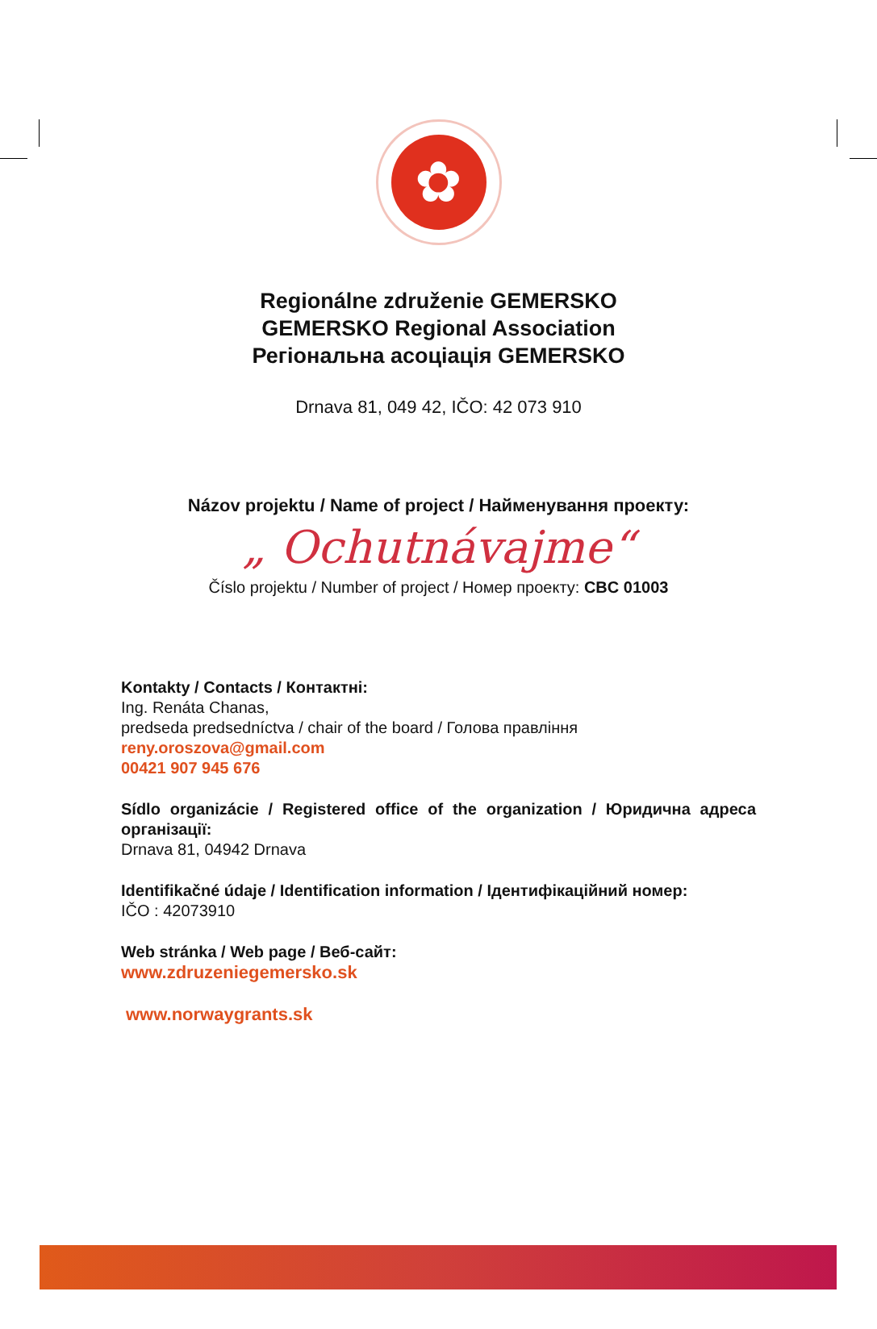✿
Regionálne združenie GEMERSKO
GEMERSKO Regional Association
Регіональна асоціація GEMERSKO
Drnava 81, 049 42, IČO: 42 073 910
Názov projektu / Name of project / Найменування проекту:
„ Ochutnávajme“
Číslo projektu / Number of project / Номер проекту: CBC 01003
Kontakty / Contacts / Контактні:
Ing. Renáta Chanas,
predseda predsedníctva / chair of the board / Голова правління
reny.oroszova@gmail.com
00421 907 945 676
Sídlo organizácie / Registered office of the organization / Юридична адреса організації:
Drnava 81, 04942 Drnava
Identifikačné údaje / Identification information / Ідентифікаційний номер:
IČO : 42073910
Web stránka / Web page / Веб-сайт:
www.zdruzeniegemersko.sk
www.norwaygrants.sk